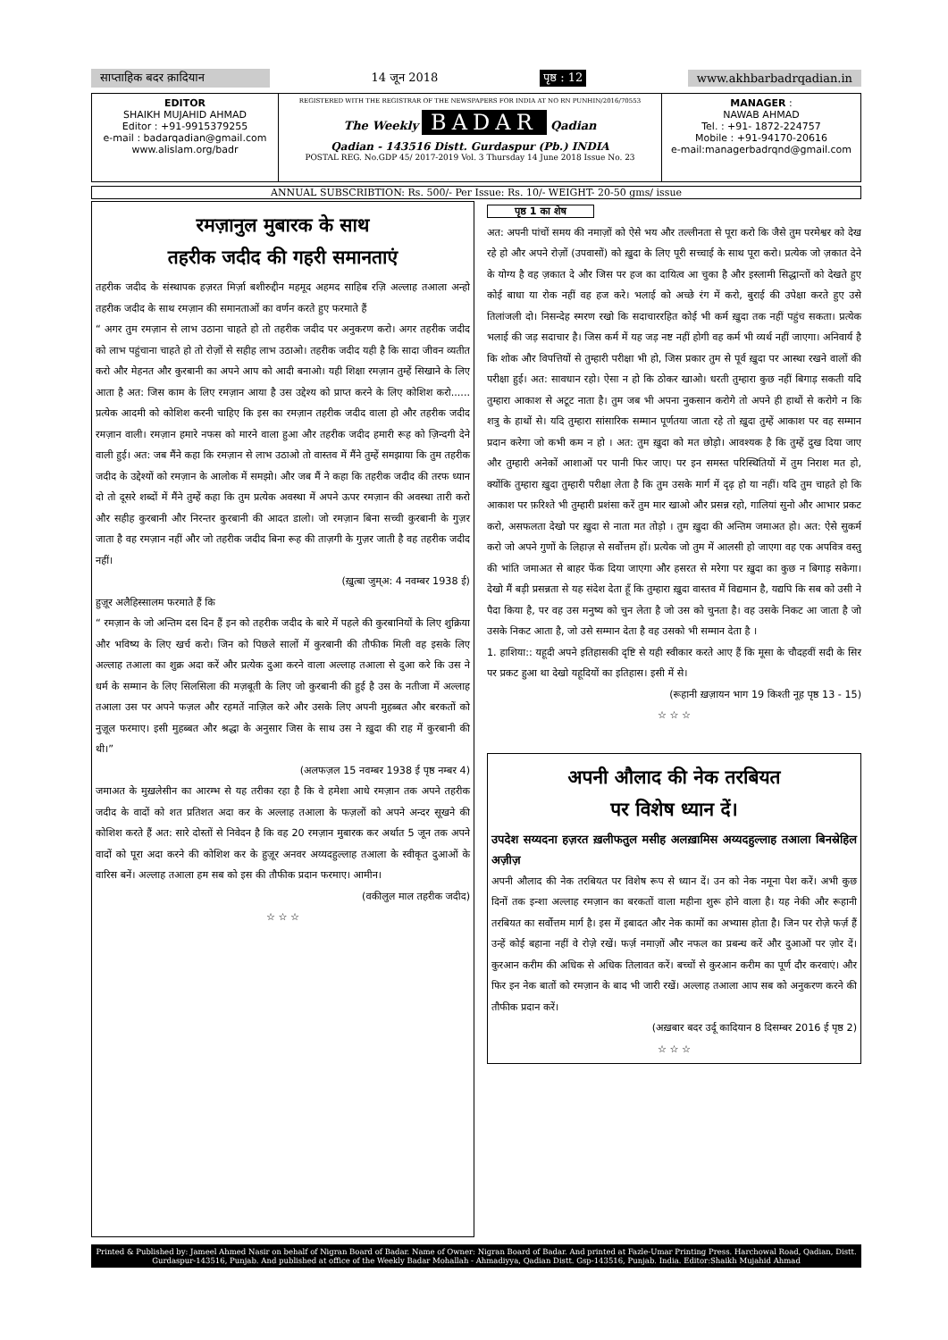साप्ताहिक बदर क़ादियान 14 जून 2018 पृष्ठ : 12 www.akhbarbadrqadian.in
EDITOR
SHAIKH MUJAHID AHMAD
Editor : +91-9915379255
e-mail : badarqadian@gmail.com
www.alislam.org/badr
REGISTERED WITH THE REGISTRAR OF THE NEWSPAPERS FOR INDIA AT NO RN PUNHIN/2016/70553
The Weekly BADAR Qadian
Qadian - 143516 Distt. Gurdaspur (Pb.) INDIA
POSTAL REG. No.GDP 45/ 2017-2019 Vol. 3 Thursday 14 June 2018 Issue No. 23
MANAGER :
NAWAB AHMAD
Tel. : +91- 1872-224757
Mobile : +91-94170-20616
e-mail:managerbadrqnd@gmail.com
ANNUAL SUBSCRIBTION: Rs. 500/- Per Issue: Rs. 10/- WEIGHT- 20-50 gms/ issue
रमज़ानुल मुबारक के साथ
तहरीक जदीद की गहरी समानताएं
तहरीक जदीद के संस्थापक हज़रत मिर्ज़ा बशीरुद्दीन महमूद अहमद साहिब रज़ि अल्लाह तआला अन्हो तहरीक जदीद के साथ रमज़ान की समानताओं का वर्णन करते हुए फरमाते हैं
“ अगर तुम रमज़ान से लाभ उठाना चाहते हो तो तहरीक जदीद पर अनुकरण करो। अगर तहरीक जदीद को लाभ पहुंचाना चाहते हो तो रोज़ों से सहीह लाभ उठाओ। तहरीक जदीद यही है कि सादा जीवन व्यतीत करो और मेहनत और कुरबानी का अपने आप को आदी बनाओ। यही शिक्षा रमज़ान तुम्हें सिखाने के लिए आता है अत: जिस काम के लिए रमज़ान आया है उस उद्देश्य को प्राप्त करने के लिए कोशिश करो...... प्रत्येक आदमी को कोशिश करनी चाहिए कि इस का रमज़ान तहरीक जदीद वाला हो और तहरीक जदीद रमज़ान वाली। रमज़ान हमारे नफस को मारने वाला हुआ और तहरीक जदीद हमारी रूह को ज़िन्दगी देने वाली हुई। अत: जब मैंने कहा कि रमज़ान से लाभ उठाओ तो वास्तव में मैंने तुम्हें समझाया कि तुम तहरीक जदीद के उद्देश्यों को रमज़ान के आलोक में समझो। और जब मैं ने कहा कि तहरीक जदीद की तरफ ध्यान दो तो दूसरे शब्दों में मैंने तुम्हें कहा कि तुम प्रत्येक अवस्था में अपने ऊपर रमज़ान की अवस्था तारी करो और सहीह कुरबानी और निरन्तर कुरबानी की आदत डालो। जो रमज़ान बिना सच्ची कुरबानी के गुज़र जाता है वह रमज़ान नहीं और जो तहरीक जदीद बिना रूह की ताज़गी के गुज़र जाती है वह तहरीक जदीद नहीं।
(ख़ुत्बा जुम्अ: 4 नवम्बर 1938 ई)
हुज़ूर अलैहिस्सालम फरमाते हैं कि
“ रमज़ान के जो अन्तिम दस दिन हैं इन को तहरीक जदीद के बारे में पहले की कुरबानियों के लिए शुक्रिया और भविष्य के लिए खर्च करो। जिन को पिछले सालों में कुरबानी की तौफीक मिली वह इसके लिए अल्लाह तआला का शुक्र अदा करें और प्रत्येक दुआ करने वाला अल्लाह तआला से दुआ करे कि उस ने धर्म के सम्मान के लिए सिलसिला की मज़बूती के लिए जो कुरबानी की हुई है उस के नतीजा में अल्लाह तआला उस पर अपने फज़ल और रहमतें नाज़िल करे और उसके लिए अपनी मुहब्बत और बरकतों को नुज़ूल फरमाए। इसी मुहब्बत और श्रद्धा के अनुसार जिस के साथ उस ने ख़ुदा की राह में कुरबानी की थी।”
(अलफज़ल 15 नवम्बर 1938 ई पृष्ठ नम्बर 4)
जमाअत के मुख़लेसीन का आरम्भ से यह तरीका रहा है कि वे हमेशा आधे रमज़ान तक अपने तहरीक जदीद के वादों को शत प्रतिशत अदा कर के अल्लाह तआला के फज़लों को अपने अन्दर सूखने की कोशिश करते हैं अत: सारे दोस्तों से निवेदन है कि वह 20 रमज़ान मुबारक कर अर्थात 5 जून तक अपने वादों को पूरा अदा करने की कोशिश कर के हुज़ूर अनवर अय्यदहुल्लाह तआला के स्वीकृत दुआओं के वारिस बनें। अल्लाह तआला हम सब को इस की तौफीक प्रदान फरमाए। आमीन।
(वकीलुल माल तहरीक जदीद)
☆ ☆ ☆
पृष्ठ 1 का शेष
अत: अपनी पांचों समय की नमाज़ों को ऐसे भय और तल्लीनता से पूरा करो कि जैसे तुम परमेश्वर को देख रहे हो और अपने रोज़ों (उपवासों) को ख़ुदा के लिए पूरी सच्चाई के साथ पूरा करो। प्रत्येक जो ज़कात देने के योग्य है वह ज़कात दे और जिस पर हज का दायित्व आ चुका है और इस्लामी सिद्धान्तों को देखते हुए कोई बाधा या रोक नहीं वह हज करे। भलाई को अच्छे रंग में करो, बुराई की उपेक्षा करते हुए उसे तिलांजली दो। निसन्देह स्मरण रखो कि सदाचाररहित कोई भी कर्म ख़ुदा तक नहीं पहुंच सकता। प्रत्येक भलाई की जड़ सदाचार है। जिस कर्म में यह जड़ नष्ट नहीं होगी वह कर्म भी व्यर्थ नहीं जाएगा। अनिवार्य है कि शोक और विपत्तियों से तुम्हारी परीक्षा भी हो, जिस प्रकार तुम से पूर्व ख़ुदा पर आस्था रखने वालों की परीक्षा हुई। अत: सावधान रहो। ऐसा न हो कि ठोकर खाओ। धरती तुम्हारा कुछ नहीं बिगाड़ सकती यदि तुम्हारा आकाश से अटूट नाता है। तुम जब भी अपना नुकसान करोगे तो अपने ही हाथों से करोगे न कि शत्रु के हाथों से। यदि तुम्हारा सांसारिक सम्मान पूर्णतया जाता रहे तो ख़ुदा तुम्हें आकाश पर वह सम्मान प्रदान करेगा जो कभी कम न हो । अत: तुम ख़ुदा को मत छोड़ो। आवश्यक है कि तुम्हें दुख दिया जाए और तुम्हारी अनेकों आशाओं पर पानी फिर जाए। पर इन समस्त परिस्थितियों में तुम निराश मत हो, क्योंकि तुम्हारा ख़ुदा तुम्हारी परीक्षा लेता है कि तुम उसके मार्ग में दृढ़ हो या नहीं। यदि तुम चाहते हो कि आकाश पर फ़रिश्ते भी तुम्हारी प्रशंसा करें तुम मार खाओ और प्रसन्न रहो, गालियां सुनो और आभार प्रकट करो, असफलता देखो पर ख़ुदा से नाता मत तोड़ो । तुम ख़ुदा की अन्तिम जमाअत हो। अत: ऐसे सुकर्म करो जो अपने गुणों के लिहाज़ से सर्वोत्तम हों। प्रत्येक जो तुम में आलसी हो जाएगा वह एक अपवित्र वस्तु की भांति जमाअत से बाहर फेंक दिया जाएगा और हसरत से मरेगा पर ख़ुदा का कुछ न बिगाड़ सकेगा। देखो मैं बड़ी प्रसन्नता से यह संदेश देता हूँ कि तुम्हारा ख़ुदा वास्तव में विद्यमान है, यद्यपि कि सब को उसी ने पैदा किया है, पर वह उस मनुष्य को चुन लेता है जो उस को चुनता है। वह उसके निकट आ जाता है जो उसके निकट आता है, जो उसे सम्मान देता है वह उसको भी सम्मान देता है ।
1. हाशिया:: यहूदी अपने इतिहासकी दृष्टि से यही स्वीकार करते आए हैं कि मूसा के चौदहवीं सदी के सिर पर प्रकट हुआ था देखो यहूदियों का इतिहास। इसी में से।
(रूहानी ख़ज़ायन भाग 19 किश्ती नूह पृष्ठ 13 - 15)
☆ ☆ ☆
अपनी औलाद की नेक तरबियत
पर विशेष ध्यान दें।
उपदेश सय्यदना हज़रत ख़लीफतुल मसीह अलख़ामिस अय्यदहुल्लाह तआला बिनस्रेहिल अज़ीज़
अपनी औलाद की नेक तरबियत पर विशेष रूप से ध्यान दें। उन को नेक नमूना पेश करें। अभी कुछ दिनों तक इन्शा अल्लाह रमज़ान का बरकतों वाला महीना शुरू होने वाला है। यह नेकी और रूहानी तरबियत का सर्वोत्तम मार्ग है। इस में इबादत और नेक कामों का अभ्यास होता है। जिन पर रोज़े फर्ज़ हैं उन्हें कोई बहाना नहीं वे रोज़े रखें। फर्ज़ नमाज़ों और नफल का प्रबन्ध करें और दुआओं पर ज़ोर दें। कुरआन करीम की अधिक से अधिक तिलावत करें। बच्चों से कुरआन करीम का पूर्ण दौर करवाएं। और फिर इन नेक बातों को रमज़ान के बाद भी जारी रखें। अल्लाह तआला आप सब को अनुकरण करने की तौफीक प्रदान करें।
(अख़बार बदर उर्दू कादियान 8 दिसम्बर 2016 ई पृष्ठ 2)
☆ ☆ ☆
Printed & Published by: Jameel Ahmed Nasir on behalf of Nigran Board of Badar. Name of Owner: Nigran Board of Badar. And printed at Fazle-Umar Printing Press. Harchowal Road, Qadian, Distt. Gurdaspur-143516, Punjab. And published at office of the Weekly Badar Mohallah - Ahmadiyya, Qadian Distt. Gsp-143516, Punjab. India. Editor:Shaikh Mujahid Ahmad